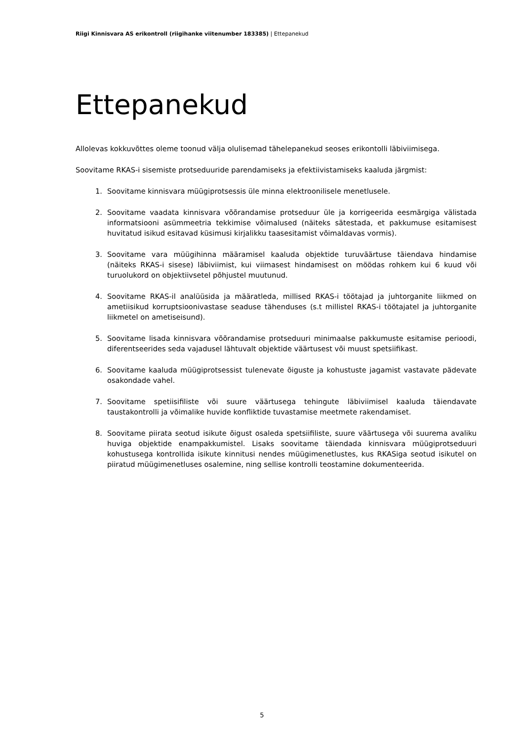Riigi Kinnisvara AS erikontroll (riigihanke viitenumber 183385) | Ettepanekud
Ettepanekud
Allolevas kokkuvõttes oleme toonud välja olulisemad tähelepanekud seoses erikontolli läbiviimisega.
Soovitame RKAS-i sisemiste protseduuride parendamiseks ja efektiivistamiseks kaaluda järgmist:
1. Soovitame kinnisvara müügiprotsessis üle minna elektroonilisele menetlusele.
2. Soovitame vaadata kinnisvara võõrandamise protseduur üle ja korrigeerida eesmärgiga välistada informatsiooni asümmeetria tekkimise võimalused (näiteks sätestada, et pakkumuse esitamisest huvitatud isikud esitavad küsimusi kirjalikku taasesitamist võimaldavas vormis).
3. Soovitame vara müügihinna määramisel kaaluda objektide turuväärtuse täiendava hindamise (näiteks RKAS-i sisese) läbiviimist, kui viimasest hindamisest on möödas rohkem kui 6 kuud või turuolukord on objektiivsetel põhjustel muutunud.
4. Soovitame RKAS-il analüüsida ja määratleda, millised RKAS-i töötajad ja juhtorganite liikmed on ametiisikud korruptsioonivastase seaduse tähenduses (s.t millistel RKAS-i töötajatel ja juhtorganite liikmetel on ametiseisund).
5. Soovitame lisada kinnisvara võõrandamise protseduuri minimaalse pakkumuste esitamise perioodi, diferentseerides seda vajadusel lähtuvalt objektide väärtusest või muust spetsiifikast.
6. Soovitame kaaluda müügiprotsessist tulenevate õiguste ja kohustuste jagamist vastavate pädevate osakondade vahel.
7. Soovitame spetiisifiliste või suure väärtusega tehingute läbiviimisel kaaluda täiendavate taustakontrolli ja võimalike huvide konfliktide tuvastamise meetmete rakendamiset.
8. Soovitame piirata seotud isikute õigust osaleda spetsiifiliste, suure väärtusega või suurema avaliku huviga objektide enampakkumistel. Lisaks soovitame täiendada kinnisvara müügiprotseduuri kohustusega kontrollida isikute kinnitusi nendes müügimenetlustes, kus RKASiga seotud isikutel on piiratud müügimenetluses osalemine, ning sellise kontrolli teostamine dokumenteerida.
5